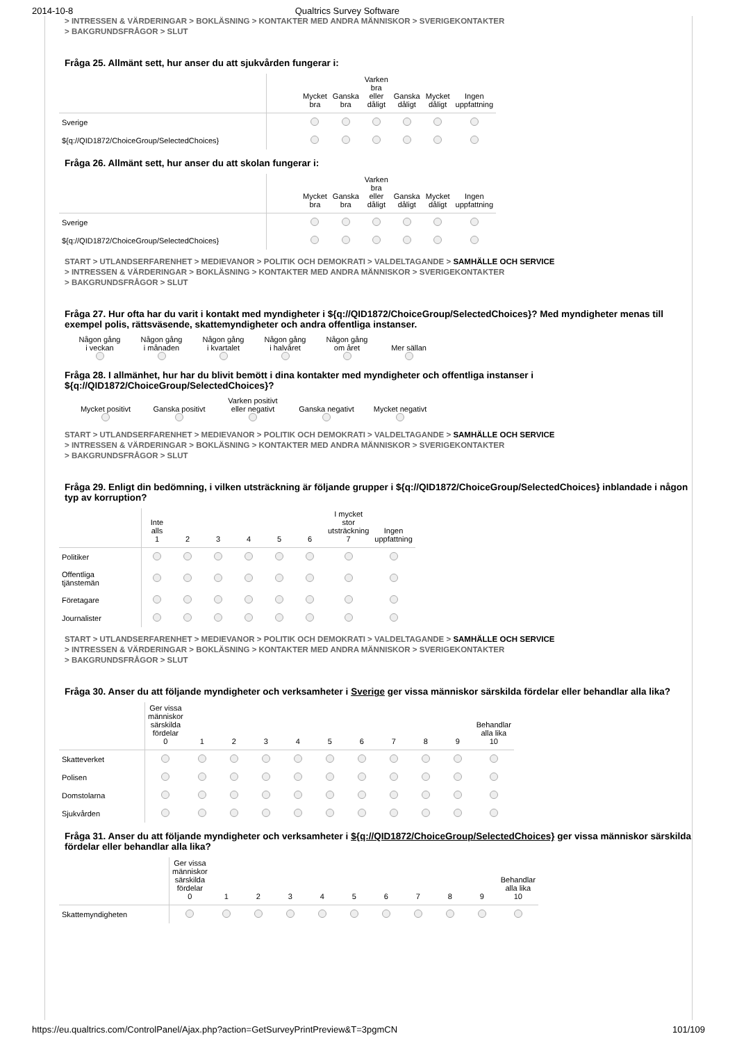2014-10-8 Qualtrics Survey Software
> INTRESSEN & VÄRDERINGAR > BOKLÄSNING > KONTAKTER MED ANDRA MÄNNISKOR > SVERIGEKONTAKTER
> BAKGRUNDSFRÅGOR > SLUT
Fråga 25. Allmänt sett, hur anser du att sjukvården fungerar i:
| | | Mycket bra | Ganska bra | Varken bra eller dåligt | Ganska dåligt | Mycket dåligt | Ingen uppfattning |
| --- | --- | --- | --- | --- | --- | --- | --- |
| Sverige | | | | | | | |
| ${q://QID1872/ChoiceGroup/SelectedChoices} | | | | | | | |
Fråga 26. Allmänt sett, hur anser du att skolan fungerar i:
| | | Mycket bra | Ganska bra | Varken bra eller dåligt | Ganska dåligt | Mycket dåligt | Ingen uppfattning |
| --- | --- | --- | --- | --- | --- | --- | --- |
| Sverige | | | | | | | |
| ${q://QID1872/ChoiceGroup/SelectedChoices} | | | | | | | |
START > UTLANDSERFARENHET > MEDIEVANOR > POLITIK OCH DEMOKRATI > VALDELTAGANDE > SAMHÄLLE OCH SERVICE
> INTRESSEN & VÄRDERINGAR > BOKLÄSNING > KONTAKTER MED ANDRA MÄNNISKOR > SVERIGEKONTAKTER
> BAKGRUNDSFRÅGOR > SLUT
Fråga 27. Hur ofta har du varit i kontakt med myndigheter i ${q://QID1872/ChoiceGroup/SelectedChoices}? Med myndigheter menas till exempel polis, rättsväsende, skattemyndigheter och andra offentliga instanser.
Någon gång
i veckan
Någon gång
i månaden
Någon gång
i kvartalet
Någon gång
i halvåret
Någon gång
om året
Mer sällan
Fråga 28. I allmänhet, hur har du blivit bemött i dina kontakter med myndigheter och offentliga instanser i ${q://QID1872/ChoiceGroup/SelectedChoices}?
Mycket positivt
Ganska positivt
Varken positivt
eller negativt
Ganska negativt
Mycket negativt
START > UTLANDSERFARENHET > MEDIEVANOR > POLITIK OCH DEMOKRATI > VALDELTAGANDE > SAMHÄLLE OCH SERVICE
> INTRESSEN & VÄRDERINGAR > BOKLÄSNING > KONTAKTER MED ANDRA MÄNNISKOR > SVERIGEKONTAKTER
> BAKGRUNDSFRÅGOR > SLUT
Fråga 29. Enligt din bedömning, i vilken utsträckning är följande grupper i ${q://QID1872/ChoiceGroup/SelectedChoices} inblandade i någon typ av korruption?
| | Inte alls 1 | 2 | 3 | 4 | 5 | 6 | I mycket stor utsträckning 7 | Ingen uppfattning |
| --- | --- | --- | --- | --- | --- | --- | --- | --- |
| Politiker | | | | | | | | |
| Offentliga tjänstemän | | | | | | | | |
| Företagare | | | | | | | | |
| Journalister | | | | | | | | |
START > UTLANDSERFARENHET > MEDIEVANOR > POLITIK OCH DEMOKRATI > VALDELTAGANDE > SAMHÄLLE OCH SERVICE
> INTRESSEN & VÄRDERINGAR > BOKLÄSNING > KONTAKTER MED ANDRA MÄNNISKOR > SVERIGEKONTAKTER
> BAKGRUNDSFRÅGOR > SLUT
Fråga 30. Anser du att följande myndigheter och verksamheter i Sverige ger vissa människor särskilda fördelar eller behandlar alla lika?
| | Ger vissa människor särskilda fördelar 0 | 1 | 2 | 3 | 4 | 5 | 6 | 7 | 8 | 9 | Behandlar alla lika 10 |
| --- | --- | --- | --- | --- | --- | --- | --- | --- | --- | --- | --- |
| Skatteverket | | | | | | | | | | | |
| Polisen | | | | | | | | | | | |
| Domstolarna | | | | | | | | | | | |
| Sjukvården | | | | | | | | | | | |
Fråga 31. Anser du att följande myndigheter och verksamheter i ${q://QID1872/ChoiceGroup/SelectedChoices} ger vissa människor särskilda fördelar eller behandlar alla lika?
| | Ger vissa människor särskilda fördelar 0 | 1 | 2 | 3 | 4 | 5 | 6 | 7 | 8 | 9 | Behandlar alla lika 10 |
| --- | --- | --- | --- | --- | --- | --- | --- | --- | --- | --- | --- |
| Skattemyndigheten | | | | | | | | | | | |
https://eu.qualtrics.com/ControlPanel/Ajax.php?action=GetSurveyPrintPreview&T=3pgmCN 101/109